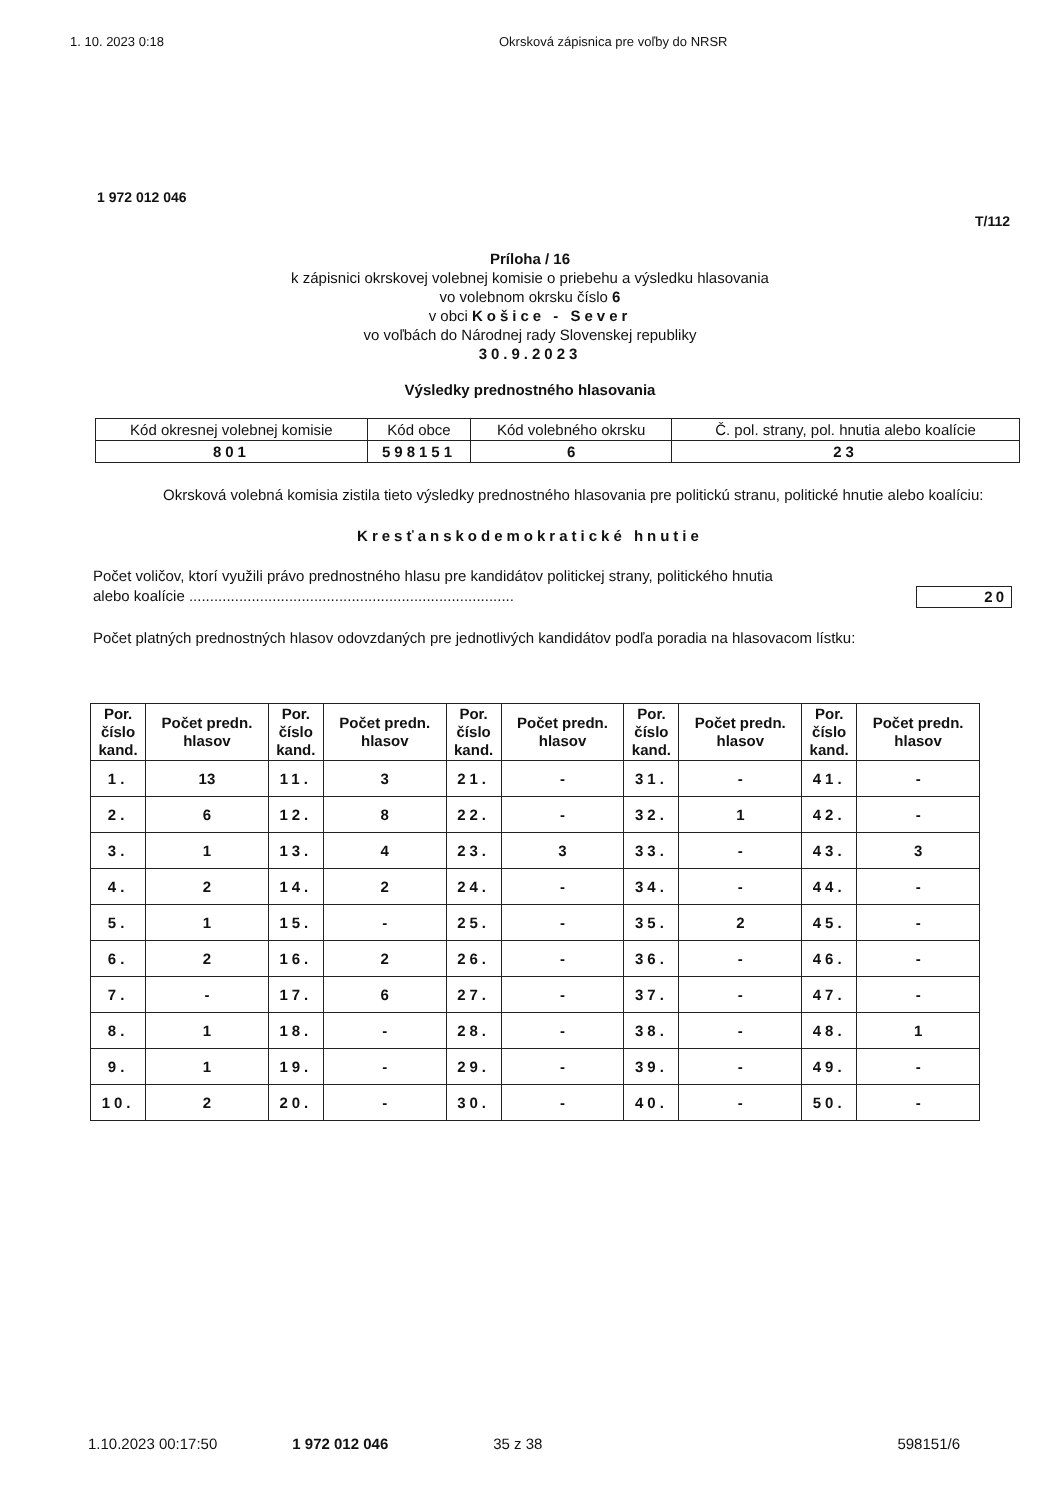1. 10. 2023 0:18 Okrsková zápisnica pre voľby do NRSR
1 972 012 046
T/112
Príloha / 16
k zápisnici okrskovej volebnej komisie o priebehu a výsledku hlasovania
vo volebnom okrsku číslo 6
v obci Košice - Sever
vo voľbách do Národnej rady Slovenskej republiky
30.9.2023
Výsledky prednostného hlasovania
| Kód okresnej volebnej komisie | Kód obce | Kód volebného okrsku | Č. pol. strany, pol. hnutia alebo koalície |
| 801 | 598151 | 6 | 23 |
Okrsková volebná komisia zistila tieto výsledky prednostného hlasovania pre politickú stranu, politické hnutie alebo koalíciu:
Kresťanskodemokratické hnutie
Počet voličov, ktorí využili právo prednostného hlasu pre kandidátov politickej strany, politického hnutia
alebo koalície .............................................................................. 20
Počet platných prednostných hlasov odovzdaných pre jednotlivých kandidátov podľa poradia na hlasovacom lístku:
| Por. číslo kand. | Počet predn. hlasov | Por. číslo kand. | Počet predn. hlasov | Por. číslo kand. | Počet predn. hlasov | Por. číslo kand. | Počet predn. hlasov | Por. číslo kand. | Počet predn. hlasov |
| --- | --- | --- | --- | --- | --- | --- | --- | --- | --- |
| 1. | 13 | 11. | 3 | 21. | - | 31. | - | 41. | - |
| 2. | 6 | 12. | 8 | 22. | - | 32. | 1 | 42. | - |
| 3. | 1 | 13. | 4 | 23. | 3 | 33. | - | 43. | 3 |
| 4. | 2 | 14. | 2 | 24. | - | 34. | - | 44. | - |
| 5. | 1 | 15. | - | 25. | - | 35. | 2 | 45. | - |
| 6. | 2 | 16. | 2 | 26. | - | 36. | - | 46. | - |
| 7. | - | 17. | 6 | 27. | - | 37. | - | 47. | - |
| 8. | 1 | 18. | - | 28. | - | 38. | - | 48. | 1 |
| 9. | 1 | 19. | - | 29. | - | 39. | - | 49. | - |
| 10. | 2 | 20. | - | 30. | - | 40. | - | 50. | - |
1.10.2023 00:17:50 1 972 012 046 35 z 38 598151/6